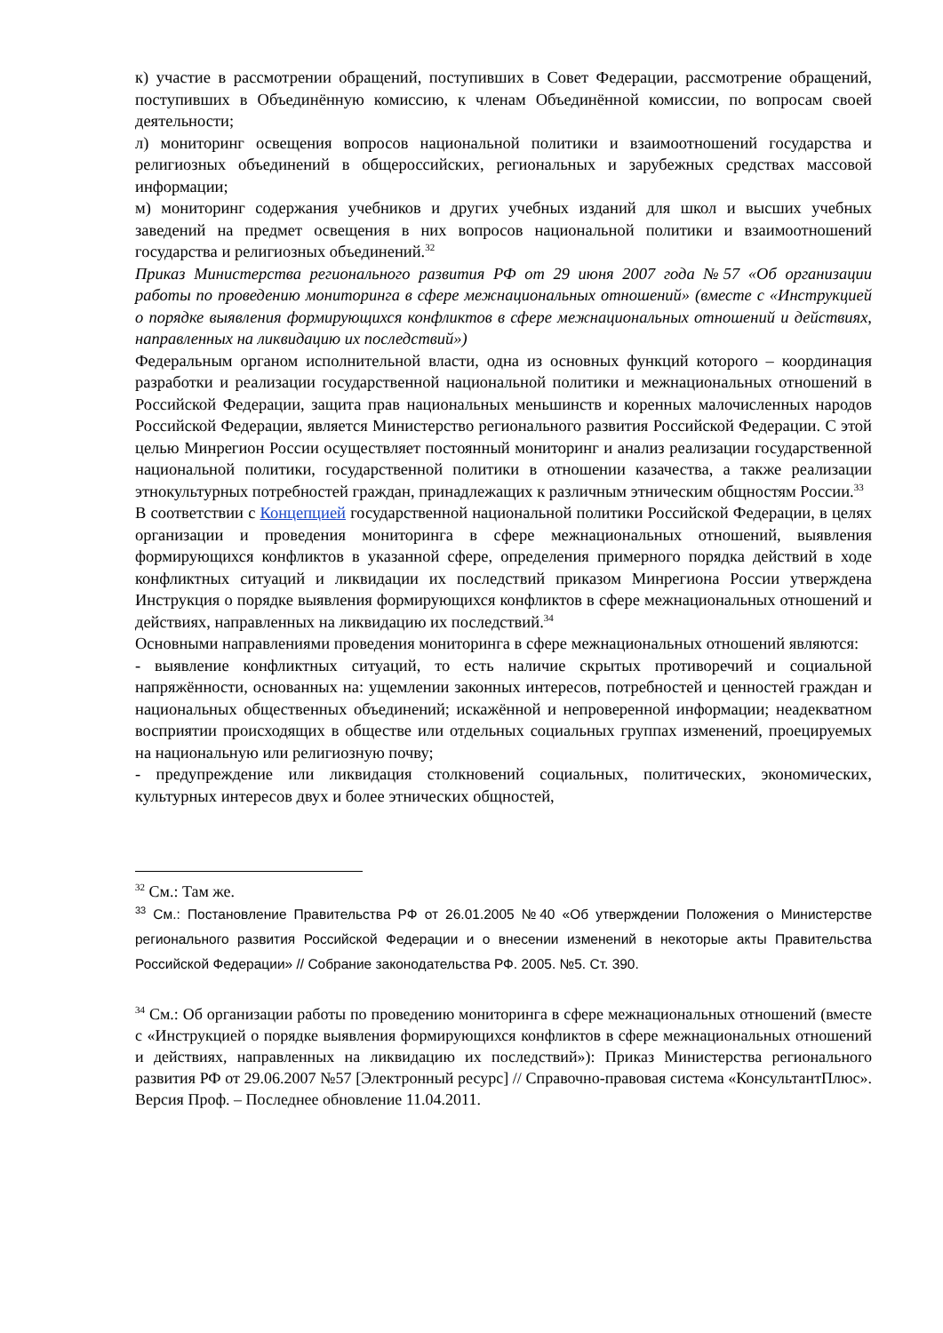к) участие в рассмотрении обращений, поступивших в Совет Федерации, рассмотрение обращений, поступивших в Объединённую комиссию, к членам Объединённой комиссии, по вопросам своей деятельности;
л) мониторинг освещения вопросов национальной политики и взаимоотношений государства и религиозных объединений в общероссийских, региональных и зарубежных средствах массовой информации;
м) мониторинг содержания учебников и других учебных изданий для школ и высших учебных заведений на предмет освещения в них вопросов национальной политики и взаимоотношений государства и религиозных объединений.<sup>32</sup>
Приказ Министерства регионального развития РФ от 29 июня 2007 года №57 «Об организации работы по проведению мониторинга в сфере межнациональных отношений» (вместе с «Инструкцией о порядке выявления формирующихся конфликтов в сфере межнациональных отношений и действиях, направленных на ликвидацию их последствий»)
Федеральным органом исполнительной власти, одна из основных функций которого – координация разработки и реализации государственной национальной политики и межнациональных отношений в Российской Федерации, защита прав национальных меньшинств и коренных малочисленных народов Российской Федерации, является Министерство регионального развития Российской Федерации. С этой целью Минрегион России осуществляет постоянный мониторинг и анализ реализации государственной национальной политики, государственной политики в отношении казачества, а также реализации этнокультурных потребностей граждан, принадлежащих к различным этническим общностям России.<sup>33</sup>
В соответствии с Концепцией государственной национальной политики Российской Федерации, в целях организации и проведения мониторинга в сфере межнациональных отношений, выявления формирующихся конфликтов в указанной сфере, определения примерного порядка действий в ходе конфликтных ситуаций и ликвидации их последствий приказом Минрегиона России утверждена Инструкция о порядке выявления формирующихся конфликтов в сфере межнациональных отношений и действиях, направленных на ликвидацию их последствий.<sup>34</sup>
Основными направлениями проведения мониторинга в сфере межнациональных отношений являются:
- выявление конфликтных ситуаций, то есть наличие скрытых противоречий и социальной напряжённости, основанных на: ущемлении законных интересов, потребностей и ценностей граждан и национальных общественных объединений; искажённой и непроверенной информации; неадекватном восприятии происходящих в обществе или отдельных социальных группах изменений, проецируемых на национальную или религиозную почву;
- предупреждение или ликвидация столкновений социальных, политических, экономических, культурных интересов двух и более этнических общностей,
<sup>32</sup> См.: Там же.
<sup>33</sup> См.: Постановление Правительства РФ от 26.01.2005 №40 «Об утверждении Положения о Министерстве регионального развития Российской Федерации и о внесении изменений в некоторые акты Правительства Российской Федерации» // Собрание законодательства РФ. 2005. №5. Ст. 390.
<sup>34</sup> См.: Об организации работы по проведению мониторинга в сфере межнациональных отношений (вместе с «Инструкцией о порядке выявления формирующихся конфликтов в сфере межнациональных отношений и действиях, направленных на ликвидацию их последствий»): Приказ Министерства регионального развития РФ от 29.06.2007 №57 [Электронный ресурс] // Справочно-правовая система «КонсультантПлюс». Версия Проф. – Последнее обновление 11.04.2011.